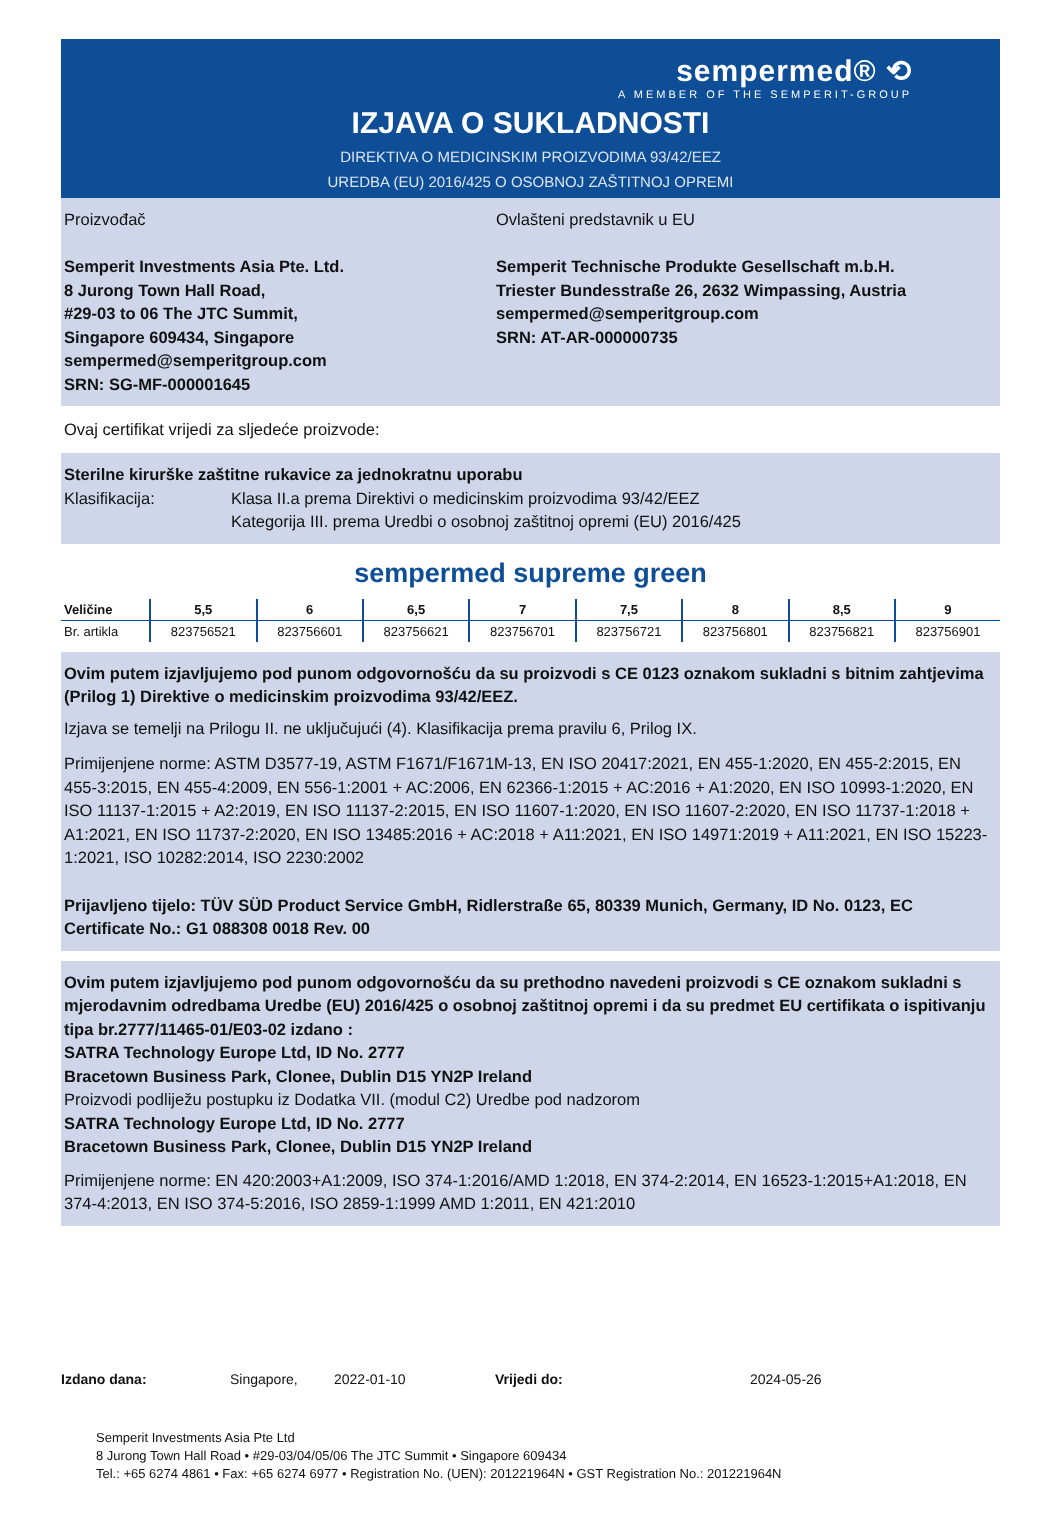sempermed® ⟲
A MEMBER OF THE SEMPERIT-GROUP
IZJAVA O SUKLADNOSTI
DIREKTIVA O MEDICINSKIM PROIZVODIMA 93/42/EEZ
UREDBA (EU) 2016/425 O OSOBNOJ ZAŠTITNOJ OPREMI
Proizvođač
Semperit Investments Asia Pte. Ltd.
8 Jurong Town Hall Road,
#29-03 to 06 The JTC Summit,
Singapore 609434, Singapore
sempermed@semperitgroup.com
SRN: SG-MF-000001645
Ovlašteni predstavnik u EU
Semperit Technische Produkte Gesellschaft m.b.H.
Triester Bundesstraße 26, 2632 Wimpassing, Austria
sempermed@semperitgroup.com
SRN: AT-AR-000000735
Ovaj certifikat vrijedi za sljedeće proizvode:
Sterilne kirurške zaštitne rukavice za jednokratnu uporabu
Klasifikacija: Klasa II.a prema Direktivi o medicinskim proizvodima 93/42/EEZ
Kategorija III. prema Uredbi o osobnoj zaštitnoj opremi (EU) 2016/425
sempermed supreme green
| Veličine | 5,5 | 6 | 6,5 | 7 | 7,5 | 8 | 8,5 | 9 |
| --- | --- | --- | --- | --- | --- | --- | --- | --- |
| Br. artikla | 823756521 | 823756601 | 823756621 | 823756701 | 823756721 | 823756801 | 823756821 | 823756901 |
Ovim putem izjavljujemo pod punom odgovornošću da su proizvodi s CE 0123 oznakom sukladni s bitnim zahtjevima (Prilog 1) Direktive o medicinskim proizvodima 93/42/EEZ.
Izjava se temelji na Prilogu II. ne uključujući (4). Klasifikacija prema pravilu 6, Prilog IX.
Primijenjene norme: ASTM D3577-19, ASTM F1671/F1671M-13, EN ISO 20417:2021, EN 455-1:2020, EN 455-2:2015, EN 455-3:2015, EN 455-4:2009, EN 556-1:2001 + AC:2006, EN 62366-1:2015 + AC:2016 + A1:2020, EN ISO 10993-1:2020, EN ISO 11137-1:2015 + A2:2019, EN ISO 11137-2:2015, EN ISO 11607-1:2020, EN ISO 11607-2:2020, EN ISO 11737-1:2018 + A1:2021, EN ISO 11737-2:2020, EN ISO 13485:2016 + AC:2018 + A11:2021, EN ISO 14971:2019 + A11:2021, EN ISO 15223-1:2021, ISO 10282:2014, ISO 2230:2002
Prijavljeno tijelo: TÜV SÜD Product Service GmbH, Ridlerstraße 65, 80339 Munich, Germany, ID No. 0123, EC Certificate No.: G1 088308 0018 Rev. 00
Ovim putem izjavljujemo pod punom odgovornošću da su prethodno navedeni proizvodi s CE oznakom sukladni s mjerodavnim odredbama Uredbe (EU) 2016/425 o osobnoj zaštitnoj opremi i da su predmet EU certifikata o ispitivanju tipa br.2777/11465-01/E03-02 izdano :
SATRA Technology Europe Ltd, ID No. 2777
Bracetown Business Park, Clonee, Dublin D15 YN2P Ireland
Proizvodi podliježu postupku iz Dodatka VII. (modul C2) Uredbe pod nadzorom
SATRA Technology Europe Ltd, ID No. 2777
Bracetown Business Park, Clonee, Dublin D15 YN2P Ireland
Primijenjene norme: EN 420:2003+A1:2009, ISO 374-1:2016/AMD 1:2018, EN 374-2:2014, EN 16523-1:2015+A1:2018, EN 374-4:2013, EN ISO 374-5:2016, ISO 2859-1:1999 AMD 1:2011, EN 421:2010
Izdano dana: Singapore, 2022-01-10 Vrijedi do: 2024-05-26
Semperit Investments Asia Pte Ltd
8 Jurong Town Hall Road • #29-03/04/05/06 The JTC Summit • Singapore 609434
Tel.: +65 6274 4861 • Fax: +65 6274 6977 • Registration No. (UEN): 201221964N • GST Registration No.: 201221964N